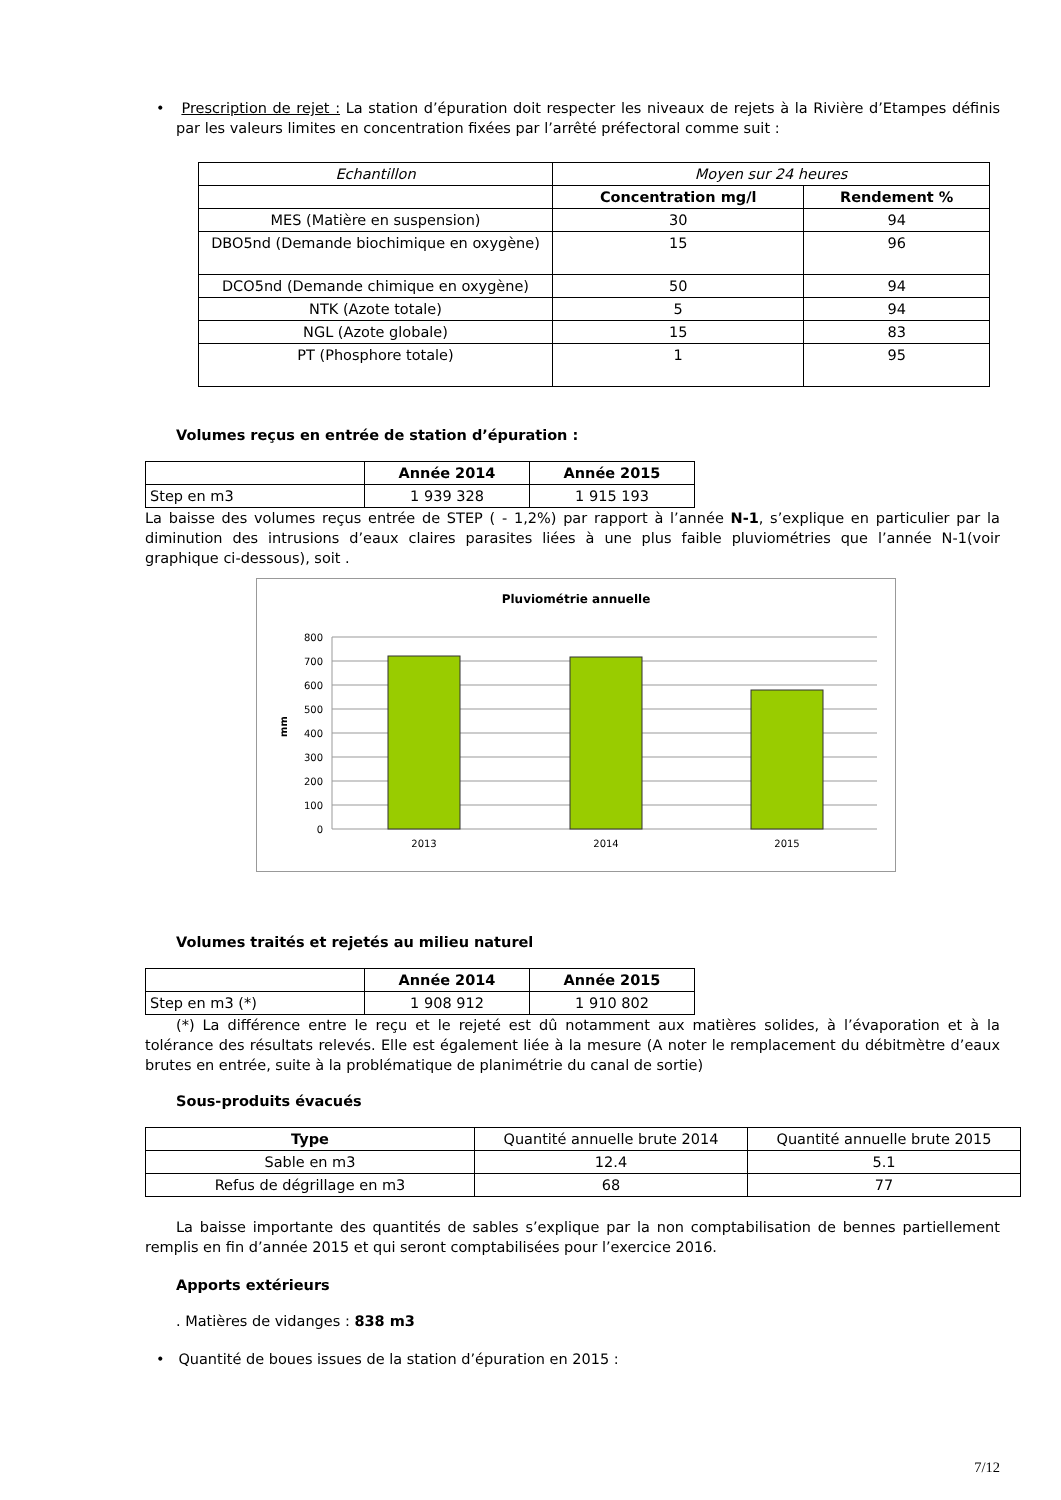• Prescription de rejet : La station d’épuration doit respecter les niveaux de rejets à la Rivière d’Etampes définis par les valeurs limites en concentration fixées par l’arrêté préfectoral comme suit :
| Echantillon | Moyen sur 24 heures | |
| | Concentration mg/l | Rendement % |
| MES (Matière en suspension) | 30 | 94 |
| DBO5nd (Demande biochimique en oxygène) | 15 | 96 |
| DCO5nd (Demande chimique en oxygène) | 50 | 94 |
| NTK (Azote totale) | 5 | 94 |
| NGL (Azote globale) | 15 | 83 |
| PT (Phosphore totale) | 1 | 95 |
Volumes reçus en entrée de station d’épuration :
| | Année 2014 | Année 2015 |
| Step en m3 | 1 939 328 | 1 915 193 |
La baisse des volumes reçus entrée de STEP ( - 1,2%) par rapport à l’année N-1, s’explique en particulier par la diminution des intrusions d’eaux claires parasites liées à une plus faible pluviométries que l’année N-1(voir graphique ci-dessous), soit .
Pluviométrie annuelle
800
700
600
500
400
300
200
100
0
mm
2013
2014
2015
Volumes traités et rejetés au milieu naturel
| | Année 2014 | Année 2015 |
| Step en m3 (*) | 1 908 912 | 1 910 802 |
(*) La différence entre le reçu et le rejeté est dû notamment aux matières solides, à l’évaporation et à la tolérance des résultats relevés. Elle est également liée à la mesure (A noter le remplacement du débitmètre d’eaux brutes en entrée, suite à la problématique de planimétrie du canal de sortie)
Sous-produits évacués
| Type | Quantité annuelle brute 2014 | Quantité annuelle brute 2015 |
| Sable en m3 | 12.4 | 5.1 |
| Refus de dégrillage en m3 | 68 | 77 |
La baisse importante des quantités de sables s’explique par la non comptabilisation de bennes partiellement remplis en fin d’année 2015 et qui seront comptabilisées pour l’exercice 2016.
Apports extérieurs
. Matières de vidanges : 838 m3
• Quantité de boues issues de la station d’épuration en 2015 :
7/12